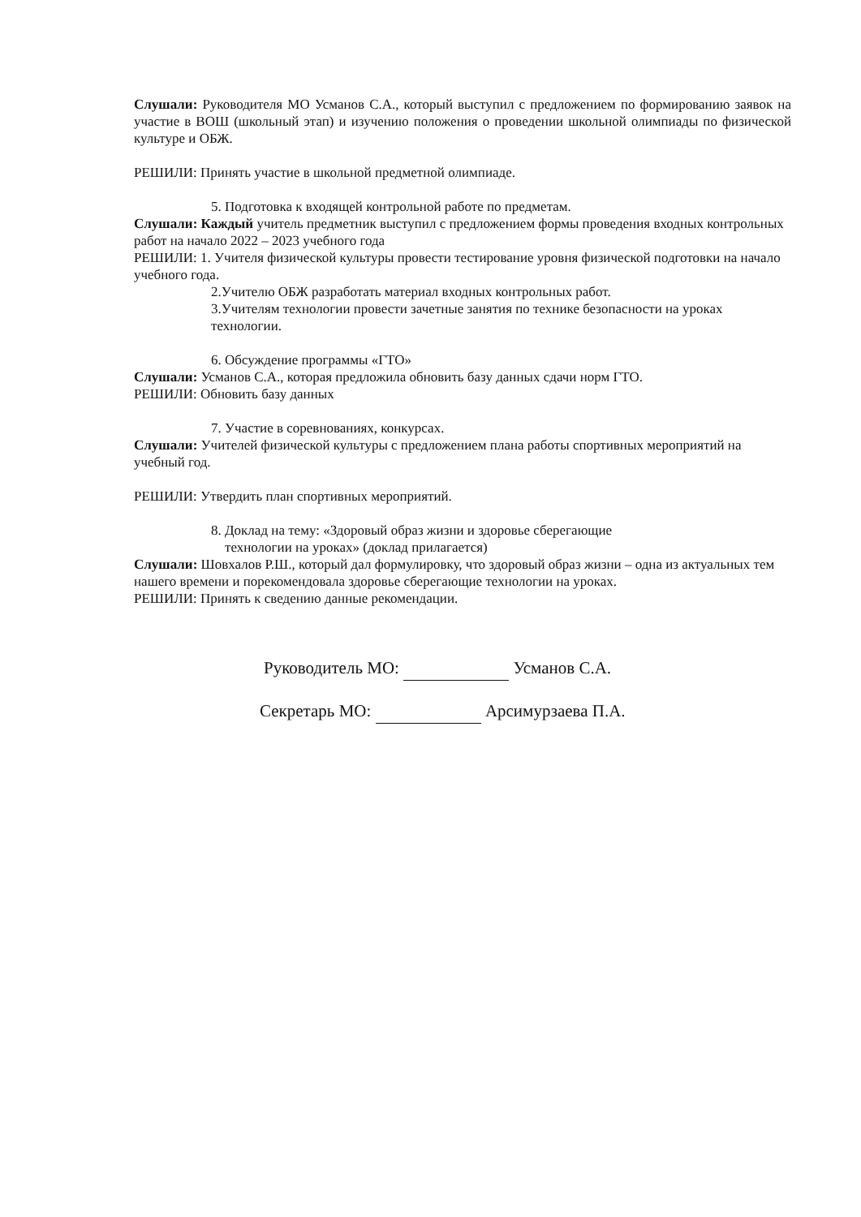Слушали: Руководителя МО Усманов С.А., который выступил с предложением по формированию заявок на участие в ВОШ (школьный этап) и изучению положения о проведении школьной олимпиады по физической культуре и ОБЖ.
РЕШИЛИ: Принять участие в школьной предметной олимпиаде.
5. Подготовка к входящей контрольной работе по предметам.
Слушали: Каждый учитель предметник выступил с предложением формы проведения входных контрольных работ на начало 2022 – 2023 учебного года
РЕШИЛИ: 1. Учителя физической культуры провести тестирование уровня физической подготовки на начало учебного года.
2.Учителю ОБЖ разработать материал входных контрольных работ.
3.Учителям технологии провести зачетные занятия по технике безопасности на уроках технологии.
6. Обсуждение программы «ГТО»
Слушали: Усманов С.А., которая предложила обновить базу данных сдачи норм ГТО.
РЕШИЛИ: Обновить базу данных
7. Участие в соревнованиях, конкурсах.
Слушали: Учителей физической культуры с предложением плана работы спортивных мероприятий на учебный год.
РЕШИЛИ: Утвердить план спортивных мероприятий.
8. Доклад на тему: «Здоровый образ жизни и здоровье сберегающие
технологии на уроках» (доклад прилагается)
Слушали: Шовхалов Р.Ш., который дал формулировку, что здоровый образ жизни – одна из актуальных тем нашего времени и порекомендовала здоровье сберегающие технологии на уроках.
РЕШИЛИ: Принять к сведению данные рекомендации.
Руководитель МО: Усманов С.А.
Секретарь МО: Арсимурзаева П.А.